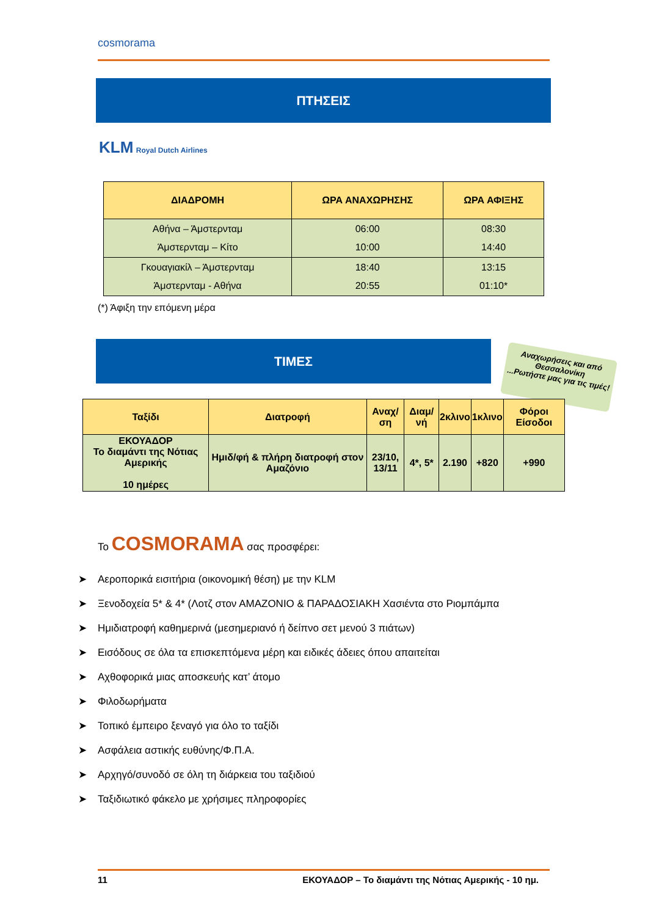cosmorama
ΠΤΗΣΕΙΣ
KLM Royal Dutch Airlines
| ΔΙΑΔΡΟΜΗ | ΩΡΑ ΑΝΑΧΩΡΗΣΗΣ | ΩΡΑ ΑΦΙΞΗΣ |
| --- | --- | --- |
| Αθήνα – Άμστερνταμ Άμστερνταμ – Κίτο | 06:00 10:00 | 08:30 14:40 |
| Γκουαγιακίλ – Άμστερνταμ Άμστερνταμ - Αθήνα | 18:40 20:55 | 13:15 01:10* |
(*) Άφιξη την επόμενη μέρα
ΤΙΜΕΣ
Αναχωρήσεις και από Θεσσαλονίκη
...Ρωτήστε μας για τις τιμές!
| Ταξίδι | Διατροφή | Αναχ/ση | Διαμ/νή | 2κλινο | 1κλινο | Φόροι Είσοδοι |
| --- | --- | --- | --- | --- | --- | --- |
| ΕΚΟΥΑΔΟΡ Το διαμάντι της Νότιας Αμερικής 10 ημέρες | Ημιδ/φή & πλήρη διατροφή στον Αμαζόνιο | 23/10, 13/11 | 4*, 5* | 2.190 | +820 | +990 |
Το COSMORAMA σας προσφέρει:
➤ Αεροπορικά εισιτήρια (οικονομική θέση) με την KLM
➤ Ξενοδοχεία 5* & 4* (Λοτζ στον ΑΜΑΖΟΝΙΟ & ΠΑΡΑΔΟΣΙΑΚΗ Χασιέντα στο Ριομπάμπα
➤ Ημιδιατροφή καθημερινά (μεσημεριανό ή δείπνο σετ μενού 3 πιάτων)
➤ Εισόδους σε όλα τα επισκεπτόμενα μέρη και ειδικές άδειες όπου απαιτείται
➤ Αχθοφορικά μιας αποσκευής κατ’ άτομο
➤ Φιλοδωρήματα
➤ Τοπικό έμπειρο ξεναγό για όλο το ταξίδι
➤ Ασφάλεια αστικής ευθύνης/Φ.Π.Α.
➤ Αρχηγό/συνοδό σε όλη τη διάρκεια του ταξιδιού
➤ Ταξιδιωτικό φάκελο με χρήσιμες πληροφορίες
11 ΕΚΟΥΑΔΟΡ – Το διαμάντι της Νότιας Αμερικής - 10 ημ.